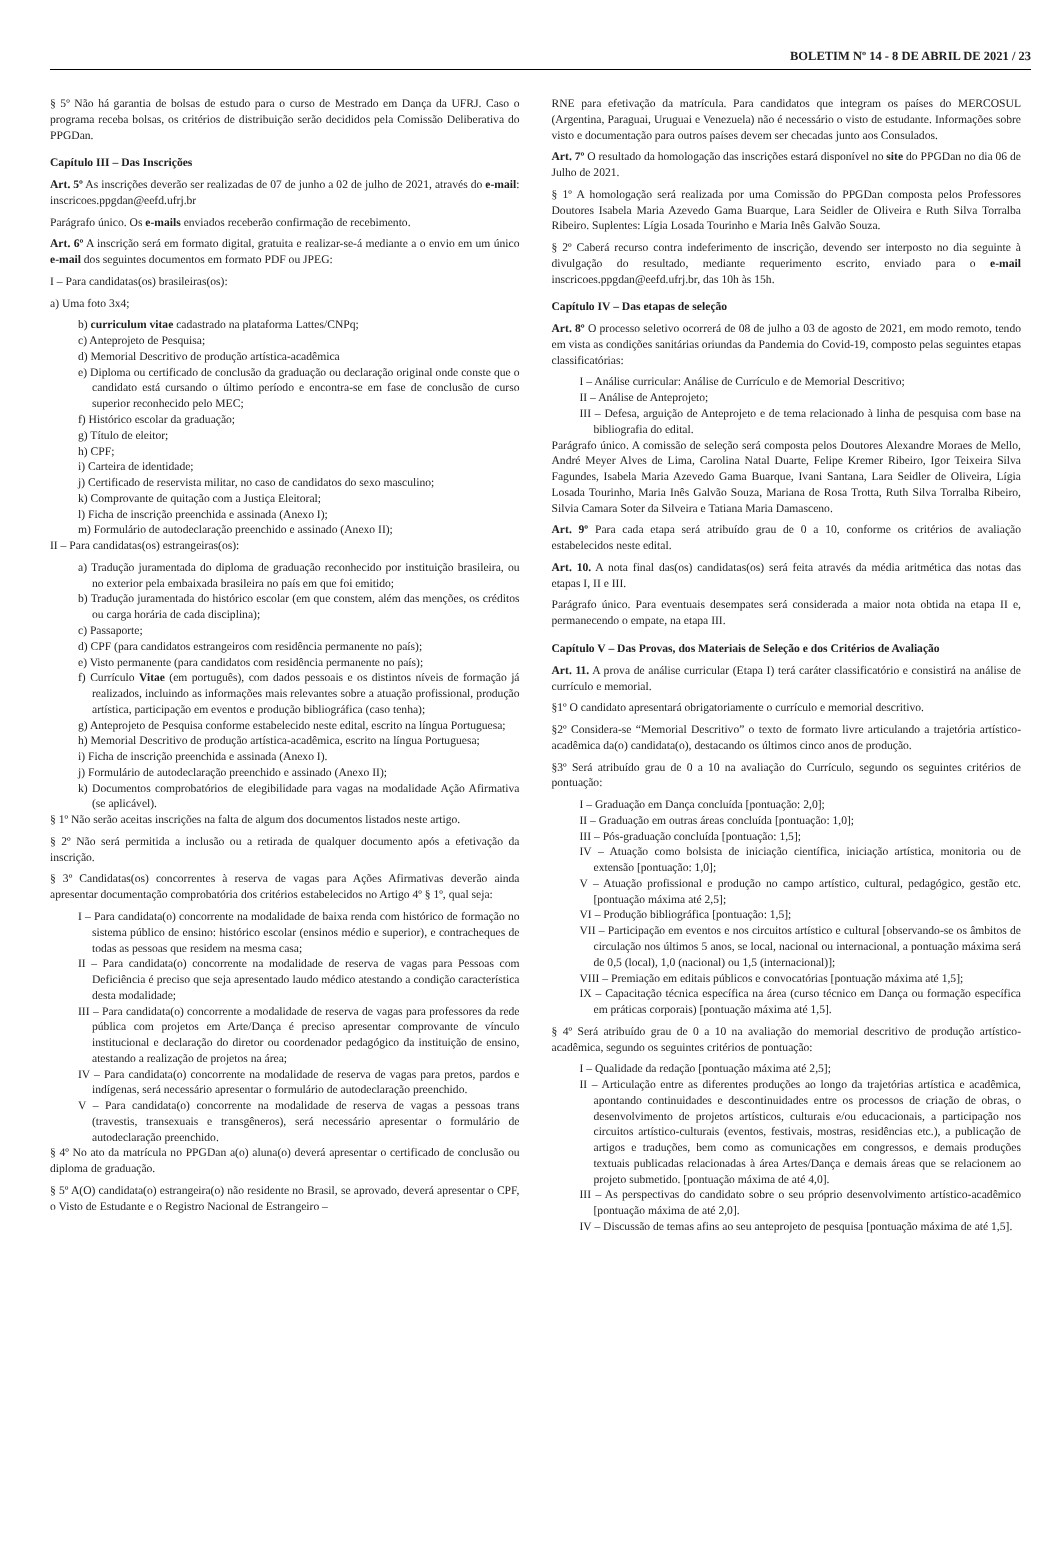BOLETIM Nº 14 - 8 DE ABRIL DE 2021 / 23
§ 5º Não há garantia de bolsas de estudo para o curso de Mestrado em Dança da UFRJ. Caso o programa receba bolsas, os critérios de distribuição serão decididos pela Comissão Deliberativa do PPGDan.
Capítulo III – Das Inscrições
Art. 5º As inscrições deverão ser realizadas de 07 de junho a 02 de julho de 2021, através do e-mail: inscricoes.ppgdan@eefd.ufrj.br
Parágrafo único. Os e-mails enviados receberão confirmação de recebimento.
Art. 6º A inscrição será em formato digital, gratuita e realizar-se-á mediante a o envio em um único e-mail dos seguintes documentos em formato PDF ou JPEG:
I – Para candidatas(os) brasileiras(os):
a) Uma foto 3x4;
b) curriculum vitae cadastrado na plataforma Lattes/CNPq;
c) Anteprojeto de Pesquisa;
d) Memorial Descritivo de produção artística-acadêmica
e) Diploma ou certificado de conclusão da graduação ou declaração original onde conste que o candidato está cursando o último período e encontra-se em fase de conclusão de curso superior reconhecido pelo MEC;
f) Histórico escolar da graduação;
g) Título de eleitor;
h) CPF;
i) Carteira de identidade;
j) Certificado de reservista militar, no caso de candidatos do sexo masculino;
k) Comprovante de quitação com a Justiça Eleitoral;
l) Ficha de inscrição preenchida e assinada (Anexo I);
m) Formulário de autodeclaração preenchido e assinado (Anexo II);
II – Para candidatas(os) estrangeiras(os):
a) Tradução juramentada do diploma de graduação reconhecido por instituição brasileira, ou no exterior pela embaixada brasileira no país em que foi emitido;
b) Tradução juramentada do histórico escolar (em que constem, além das menções, os créditos ou carga horária de cada disciplina);
c) Passaporte;
d) CPF (para candidatos estrangeiros com residência permanente no país);
e) Visto permanente (para candidatos com residência permanente no país);
f) Currículo Vitae (em português), com dados pessoais e os distintos níveis de formação já realizados, incluindo as informações mais relevantes sobre a atuação profissional, produção artística, participação em eventos e produção bibliográfica (caso tenha);
g) Anteprojeto de Pesquisa conforme estabelecido neste edital, escrito na língua Portuguesa;
h) Memorial Descritivo de produção artística-acadêmica, escrito na língua Portuguesa;
i) Ficha de inscrição preenchida e assinada (Anexo I).
j) Formulário de autodeclaração preenchido e assinado (Anexo II);
k) Documentos comprobatórios de elegibilidade para vagas na modalidade Ação Afirmativa (se aplicável).
§ 1º Não serão aceitas inscrições na falta de algum dos documentos listados neste artigo.
§ 2º Não será permitida a inclusão ou a retirada de qualquer documento após a efetivação da inscrição.
§ 3º Candidatas(os) concorrentes à reserva de vagas para Ações Afirmativas deverão ainda apresentar documentação comprobatória dos critérios estabelecidos no Artigo 4º § 1º, qual seja:
I – Para candidata(o) concorrente na modalidade de baixa renda com histórico de formação no sistema público de ensino: histórico escolar (ensinos médio e superior), e contracheques de todas as pessoas que residem na mesma casa;
II – Para candidata(o) concorrente na modalidade de reserva de vagas para Pessoas com Deficiência é preciso que seja apresentado laudo médico atestando a condição característica desta modalidade;
III – Para candidata(o) concorrente a modalidade de reserva de vagas para professores da rede pública com projetos em Arte/Dança é preciso apresentar comprovante de vínculo institucional e declaração do diretor ou coordenador pedagógico da instituição de ensino, atestando a realização de projetos na área;
IV – Para candidata(o) concorrente na modalidade de reserva de vagas para pretos, pardos e indígenas, será necessário apresentar o formulário de autodeclaração preenchido.
V – Para candidata(o) concorrente na modalidade de reserva de vagas a pessoas trans (travestis, transexuais e transgêneros), será necessário apresentar o formulário de autodeclaração preenchido.
§ 4º No ato da matrícula no PPGDan a(o) aluna(o) deverá apresentar o certificado de conclusão ou diploma de graduação.
§ 5º A(O) candidata(o) estrangeira(o) não residente no Brasil, se aprovado, deverá apresentar o CPF, o Visto de Estudante e o Registro Nacional de Estrangeiro –
RNE para efetivação da matrícula. Para candidatos que integram os países do MERCOSUL (Argentina, Paraguai, Uruguai e Venezuela) não é necessário o visto de estudante. Informações sobre visto e documentação para outros países devem ser checadas junto aos Consulados.
Art. 7º O resultado da homologação das inscrições estará disponível no site do PPGDan no dia 06 de Julho de 2021.
§ 1º A homologação será realizada por uma Comissão do PPGDan composta pelos Professores Doutores Isabela Maria Azevedo Gama Buarque, Lara Seidler de Oliveira e Ruth Silva Torralba Ribeiro. Suplentes: Lígia Losada Tourinho e Maria Inês Galvão Souza.
§ 2º Caberá recurso contra indeferimento de inscrição, devendo ser interposto no dia seguinte à divulgação do resultado, mediante requerimento escrito, enviado para o e-mail inscricoes.ppgdan@eefd.ufrj.br, das 10h às 15h.
Capítulo IV – Das etapas de seleção
Art. 8º O processo seletivo ocorrerá de 08 de julho a 03 de agosto de 2021, em modo remoto, tendo em vista as condições sanitárias oriundas da Pandemia do Covid-19, composto pelas seguintes etapas classificatórias:
I – Análise curricular: Análise de Currículo e de Memorial Descritivo;
II – Análise de Anteprojeto;
III – Defesa, arguição de Anteprojeto e de tema relacionado à linha de pesquisa com base na bibliografia do edital.
Parágrafo único. A comissão de seleção será composta pelos Doutores Alexandre Moraes de Mello, André Meyer Alves de Lima, Carolina Natal Duarte, Felipe Kremer Ribeiro, Igor Teixeira Silva Fagundes, Isabela Maria Azevedo Gama Buarque, Ivani Santana, Lara Seidler de Oliveira, Lígia Losada Tourinho, Maria Inês Galvão Souza, Mariana de Rosa Trotta, Ruth Silva Torralba Ribeiro, Silvia Camara Soter da Silveira e Tatiana Maria Damasceno.
Art. 9º Para cada etapa será atribuído grau de 0 a 10, conforme os critérios de avaliação estabelecidos neste edital.
Art. 10. A nota final das(os) candidatas(os) será feita através da média aritmética das notas das etapas I, II e III.
Parágrafo único. Para eventuais desempates será considerada a maior nota obtida na etapa II e, permanecendo o empate, na etapa III.
Capítulo V – Das Provas, dos Materiais de Seleção e dos Critérios de Avaliação
Art. 11. A prova de análise curricular (Etapa I) terá caráter classificatório e consistirá na análise de currículo e memorial.
§1º O candidato apresentará obrigatoriamente o currículo e memorial descritivo.
§2º Considera-se “Memorial Descritivo” o texto de formato livre articulando a trajetória artístico-acadêmica da(o) candidata(o), destacando os últimos cinco anos de produção.
§3º Será atribuído grau de 0 a 10 na avaliação do Currículo, segundo os seguintes critérios de pontuação:
I – Graduação em Dança concluída [pontuação: 2,0];
II – Graduação em outras áreas concluída [pontuação: 1,0];
III – Pós-graduação concluída [pontuação: 1,5];
IV – Atuação como bolsista de iniciação científica, iniciação artística, monitoria ou de extensão [pontuação: 1,0];
V – Atuação profissional e produção no campo artístico, cultural, pedagógico, gestão etc. [pontuação máxima até 2,5];
VI – Produção bibliográfica [pontuação: 1,5];
VII – Participação em eventos e nos circuitos artístico e cultural [observando-se os âmbitos de circulação nos últimos 5 anos, se local, nacional ou internacional, a pontuação máxima será de 0,5 (local), 1,0 (nacional) ou 1,5 (internacional)];
VIII – Premiação em editais públicos e convocatórias [pontuação máxima até 1,5];
IX – Capacitação técnica específica na área (curso técnico em Dança ou formação específica em práticas corporais) [pontuação máxima até 1,5].
§ 4º Será atribuído grau de 0 a 10 na avaliação do memorial descritivo de produção artístico-acadêmica, segundo os seguintes critérios de pontuação:
I – Qualidade da redação [pontuação máxima até 2,5];
II – Articulação entre as diferentes produções ao longo da trajetórias artística e acadêmica, apontando continuidades e descontinuidades entre os processos de criação de obras, o desenvolvimento de projetos artísticos, culturais e/ou educacionais, a participação nos circuitos artístico-culturais (eventos, festivais, mostras, residências etc.), a publicação de artigos e traduções, bem como as comunicações em congressos, e demais produções textuais publicadas relacionadas à área Artes/Dança e demais áreas que se relacionem ao projeto submetido. [pontuação máxima de até 4,0].
III – As perspectivas do candidato sobre o seu próprio desenvolvimento artístico-acadêmico [pontuação máxima de até 2,0].
IV – Discussão de temas afins ao seu anteprojeto de pesquisa [pontuação máxima de até 1,5].